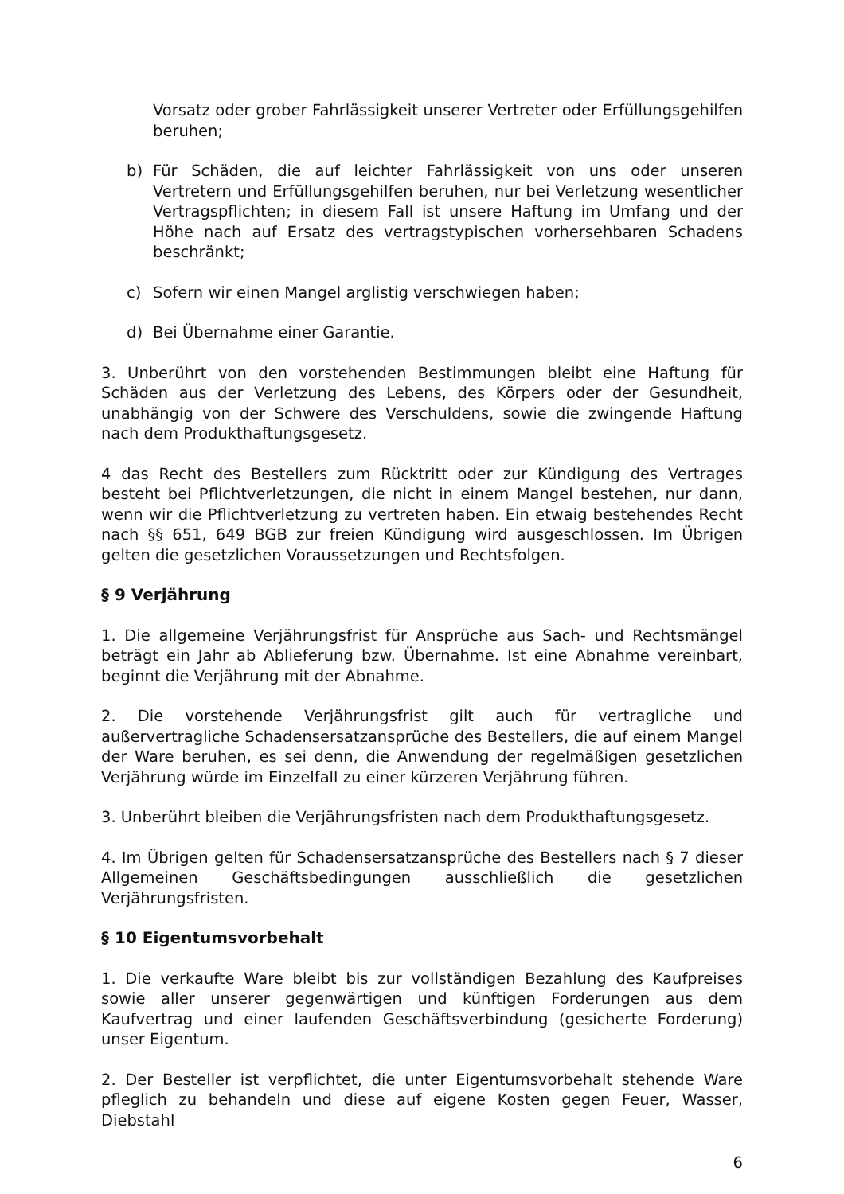Vorsatz oder grober Fahrlässigkeit unserer Vertreter oder Erfüllungsgehilfen beruhen;
b) Für Schäden, die auf leichter Fahrlässigkeit von uns oder unseren Vertretern und Erfüllungsgehilfen beruhen, nur bei Verletzung wesentlicher Vertragspflichten; in diesem Fall ist unsere Haftung im Umfang und der Höhe nach auf Ersatz des vertragstypischen vorhersehbaren Schadens beschränkt;
c) Sofern wir einen Mangel arglistig verschwiegen haben;
d) Bei Übernahme einer Garantie.
3. Unberührt von den vorstehenden Bestimmungen bleibt eine Haftung für Schäden aus der Verletzung des Lebens, des Körpers oder der Gesundheit, unabhängig von der Schwere des Verschuldens, sowie die zwingende Haftung nach dem Produkthaftungsgesetz.
4 das Recht des Bestellers zum Rücktritt oder zur Kündigung des Vertrages besteht bei Pflichtverletzungen, die nicht in einem Mangel bestehen, nur dann, wenn wir die Pflichtverletzung zu vertreten haben. Ein etwaig bestehendes Recht nach §§ 651, 649 BGB zur freien Kündigung wird ausgeschlossen. Im Übrigen gelten die gesetzlichen Voraussetzungen und Rechtsfolgen.
§ 9 Verjährung
1. Die allgemeine Verjährungsfrist für Ansprüche aus Sach- und Rechtsmängel beträgt ein Jahr ab Ablieferung bzw. Übernahme. Ist eine Abnahme vereinbart, beginnt die Verjährung mit der Abnahme.
2. Die vorstehende Verjährungsfrist gilt auch für vertragliche und außervertragliche Schadensersatzansprüche des Bestellers, die auf einem Mangel der Ware beruhen, es sei denn, die Anwendung der regelmäßigen gesetzlichen Verjährung würde im Einzelfall zu einer kürzeren Verjährung führen.
3. Unberührt bleiben die Verjährungsfristen nach dem Produkthaftungsgesetz.
4. Im Übrigen gelten für Schadensersatzansprüche des Bestellers nach § 7 dieser Allgemeinen Geschäftsbedingungen ausschließlich die gesetzlichen Verjährungsfristen.
§ 10 Eigentumsvorbehalt
1. Die verkaufte Ware bleibt bis zur vollständigen Bezahlung des Kaufpreises sowie aller unserer gegenwärtigen und künftigen Forderungen aus dem Kaufvertrag und einer laufenden Geschäftsverbindung (gesicherte Forderung) unser Eigentum.
2. Der Besteller ist verpflichtet, die unter Eigentumsvorbehalt stehende Ware pfleglich zu behandeln und diese auf eigene Kosten gegen Feuer, Wasser, Diebstahl
6